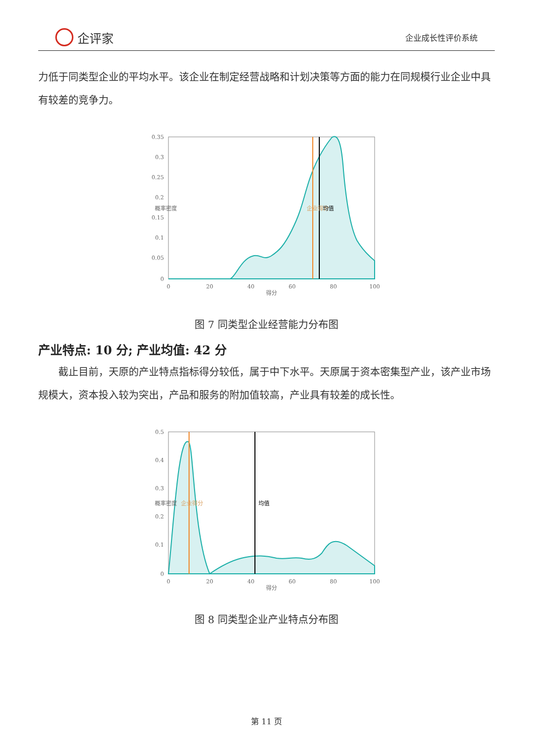企评家
企业成长性评价系统
力低于同类型企业的平均水平。该企业在制定经营战略和计划决策等方面的能力在同规模行业企业中具有较差的竞争力。
0.35
0.3
0.25
0.2
0.15
0.1
0.05
0
0
20
40
60
80
100
得分
概率密度
企业得分
均值
图 7 同类型企业经营能力分布图
产业特点: 10 分; 产业均值: 42 分
截止目前，天原的产业特点指标得分较低，属于中下水平。天原属于资本密集型产业，该产业市场规模大，资本投入较为突出，产品和服务的附加值较高，产业具有较差的成长性。
0.5
0.4
0.3
0.2
0.1
0
0
20
40
60
80
100
得分
概率密度
企业得分
均值
图 8 同类型企业产业特点分布图
第 11 页